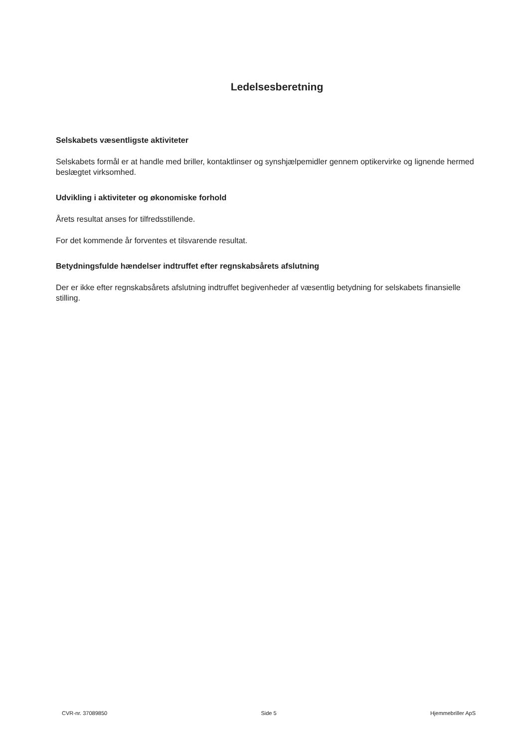Ledelsesberetning
Selskabets væsentligste aktiviteter
Selskabets formål er at handle med briller, kontaktlinser og synshjælpemidler gennem optikervirke og lignende hermed beslægtet virksomhed.
Udvikling i aktiviteter og økonomiske forhold
Årets resultat anses for tilfredsstillende.
For det kommende år forventes et tilsvarende resultat.
Betydningsfulde hændelser indtruffet efter regnskabsårets afslutning
Der er ikke efter regnskabsårets afslutning indtruffet begivenheder af væsentlig betydning for selskabets finansielle stilling.
CVR-nr. 37089850 Side 5 Hjemmebriller ApS